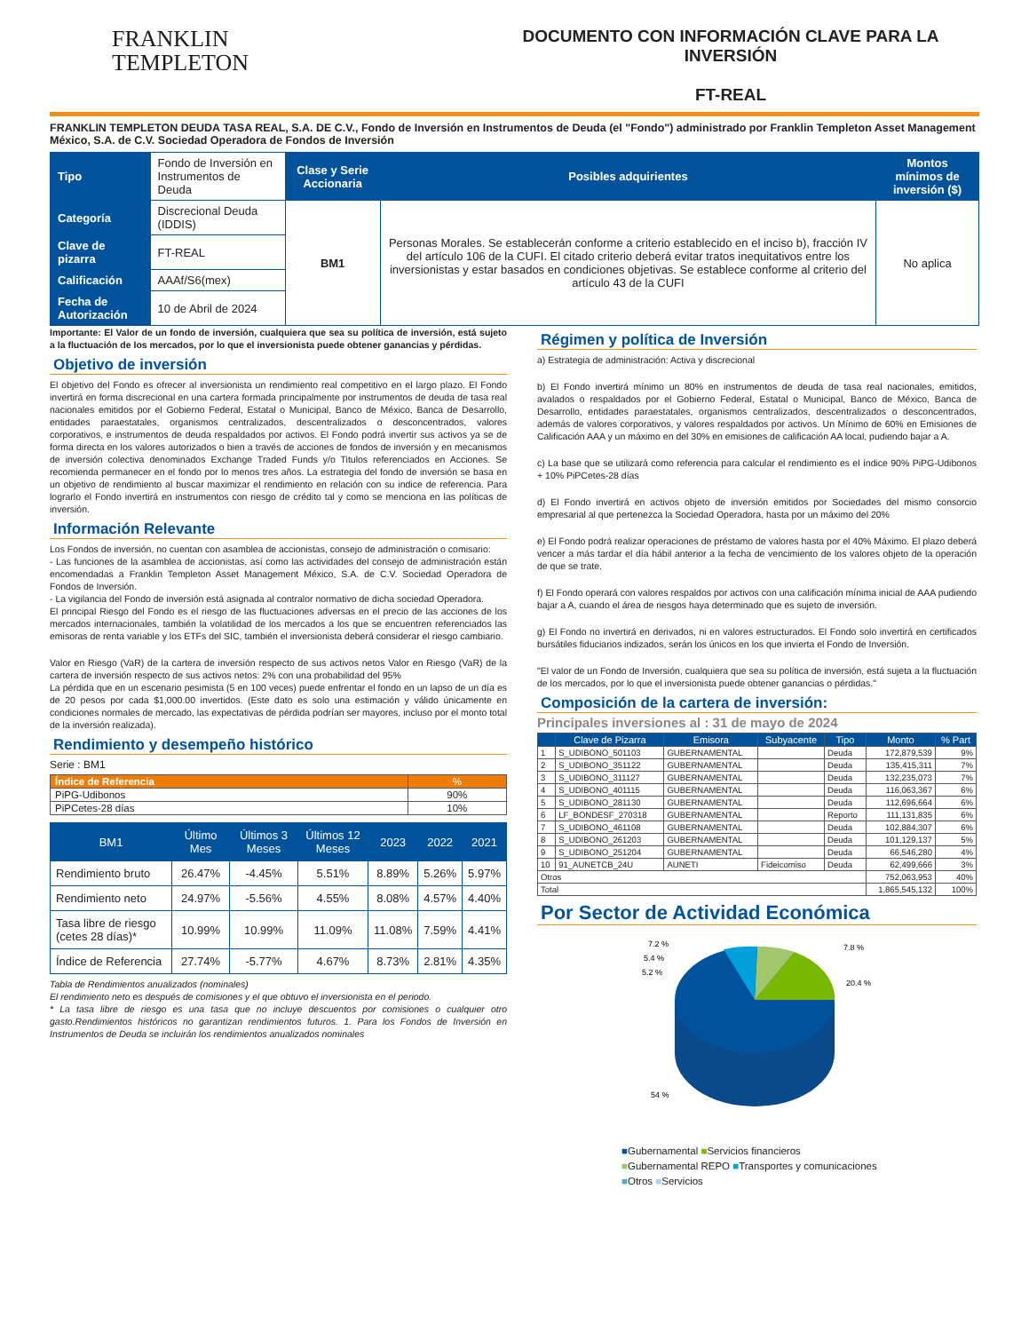FRANKLIN
TEMPLETON
DOCUMENTO CON INFORMACIÓN CLAVE PARA LA INVERSIÓN
FT-REAL
FRANKLIN TEMPLETON DEUDA TASA REAL, S.A. DE C.V., Fondo de Inversión en Instrumentos de Deuda (el "Fondo") administrado por Franklin Templeton Asset Management México, S.A. de C.V. Sociedad Operadora de Fondos de Inversión
| Tipo | Fondo de Inversión en Instrumentos de Deuda | Clase y Serie Accionaria | Posibles adquirientes | Montos mínimos de inversión ($) |
| Categoría | Discrecional Deuda (IDDIS) | BM1 | Personas Morales. Se establecerán conforme a criterio establecido en el inciso b), fracción IV del artículo 106 de la CUFI. El citado criterio deberá evitar tratos inequitativos entre los inversionistas y estar basados en condiciones objetivas. Se establece conforme al criterio del artículo 43 de la CUFI | No aplica |
| Clave de pizarra | FT-REAL | | | |
| Calificación | AAAf/S6(mex) | | | |
| Fecha de Autorización | 10 de Abril de 2024 | | | |
Importante: El Valor de un fondo de inversión, cualquiera que sea su política de inversión, está sujeto a la fluctuación de los mercados, por lo que el inversionista puede obtener ganancias y pérdidas.
Objetivo de inversión
El objetivo del Fondo es ofrecer al inversionista un rendimiento real competitivo en el largo plazo. El Fondo invertirá en forma discrecional en una cartera formada principalmente por instrumentos de deuda de tasa real nacionales emitidos por el Gobierno Federal, Estatal o Municipal, Banco de México, Banca de Desarrollo, entidades paraestatales, organismos centralizados, descentralizados o desconcentrados, valores corporativos, e instrumentos de deuda respaldados por activos. El Fondo podrá invertir sus activos ya se de forma directa en los valores autorizados o bien a través de acciones de fondos de inversión y en mecanismos de inversión colectiva denominados Exchange Traded Funds y/o Titulos referenciados en Acciones. Se recomienda permanecer en el fondo por lo menos tres años. La estrategia del fondo de inversión se basa en un objetivo de rendimiento al buscar maximizar el rendimiento en relación con su indice de referencia. Para lograrlo el Fondo invertirá en instrumentos con riesgo de crédito tal y como se menciona en las políticas de inversión.
Información Relevante
Los Fondos de inversión, no cuentan con asamblea de accionistas, consejo de administración o comisario:
- Las funciones de la asamblea de accionistas, así como las actividades del consejo de administración están encomendadas a Franklin Templeton Asset Management México, S.A. de C.V. Sociedad Operadora de Fondos de Inversión.
- La vigilancia del Fondo de inversión está asignada al contralor normativo de dicha sociedad Operadora.
El principal Riesgo del Fondo es el riesgo de las fluctuaciones adversas en el precio de las acciones de los mercados internacionales, también la volatilidad de los mercados a los que se encuentren referenciados las emisoras de renta variable y los ETFs del SIC, también el inversionista deberá considerar el riesgo cambiario.
Valor en Riesgo (VaR) de la cartera de inversión respecto de sus activos netos Valor en Riesgo (VaR) de la cartera de inversión respecto de sus activos netos: 2% con una probabilidad del 95%
La pérdida que en un escenario pesimista (5 en 100 veces) puede enfrentar el fondo en un lapso de un día es de 20 pesos por cada $1,000.00 invertidos. (Este dato es solo una estimación y válido únicamente en condiciones normales de mercado, las expectativas de pérdida podrían ser mayores, incluso por el monto total de la inversión realizada).
Rendimiento y desempeño histórico
Serie : BM1
| Índice de Referencia | % |
| PiPG-Udibonos | 90% |
| PiPCetes-28 días | 10% |
| BM1 | Último Mes | Últimos 3 Meses | Últimos 12 Meses | 2023 | 2022 | 2021 |
| --- | --- | --- | --- | --- | --- | --- |
| Rendimiento bruto | 26.47% | -4.45% | 5.51% | 8.89% | 5.26% | 5.97% |
| Rendimiento neto | 24.97% | -5.56% | 4.55% | 8.08% | 4.57% | 4.40% |
| Tasa libre de riesgo (cetes 28 días)* | 10.99% | 10.99% | 11.09% | 11.08% | 7.59% | 4.41% |
| Índice de Referencia | 27.74% | -5.77% | 4.67% | 8.73% | 2.81% | 4.35% |
Tabla de Rendimientos anualizados (nominales)
El rendimiento neto es después de comisiones y el que obtuvo el inversionista en el periodo.
* La tasa libre de riesgo es una tasa que no incluye descuentos por comisiones o cualquier otro gasto.Rendimientos históricos no garantizan rendimientos futuros. 1. Para los Fondos de Inversión en Instrumentos de Deuda se incluirán los rendimientos anualizados nominales
Régimen y política de Inversión
a) Estrategia de administración: Activa y discrecional
b) El Fondo invertirá mínimo un 80% en instrumentos de deuda de tasa real nacionales, emitidos, avalados o respaldados por el Gobierno Federal, Estatal o Municipal, Banco de México, Banca de Desarrollo, entidades paraestatales, organismos centralizados, descentralizados o desconcentrados, además de valores corporativos, y valores respaldados por activos. Un Mínimo de 60% en Emisiones de Calificación AAA y un máximo en del 30% en emisiones de calificación AA local, pudiendo bajar a A.
c) La base que se utilizará como referencia para calcular el rendimiento es el índice 90% PiPG-Udibonos + 10% PiPCetes-28 días
d) El Fondo invertirá en activos objeto de inversión emitidos por Sociedades del mismo consorcio empresarial al que pertenezca la Sociedad Operadora, hasta por un máximo del 20%
e) El Fondo podrá realizar operaciones de préstamo de valores hasta por el 40% Máximo. El plazo deberá vencer a más tardar el día hábil anterior a la fecha de vencimiento de los valores objeto de la operación de que se trate.
f) El Fondo operará con valores respaldos por activos con una calificación mínima inicial de AAA pudiendo bajar a A, cuando el área de riesgos haya determinado que es sujeto de inversión.
g) El Fondo no invertirá en derivados, ni en valores estructurados. El Fondo solo invertirá en certificados bursátiles fiduciarios indizados, serán los únicos en los que invierta el Fondo de Inversión.
"El valor de un Fondo de Inversión, cualquiera que sea su política de inversión, está sujeta a la fluctuación de los mercados, por lo que el inversionista puede obtener ganancias o pérdidas."
Composición de la cartera de inversión:
Principales inversiones al : 31 de mayo de 2024
| | Clave de Pizarra | Emisora | Subyacente | Tipo | Monto | % Part |
| --- | --- | --- | --- | --- | --- | --- |
| 1 | S_UDIBONO_501103 | GUBERNAMENTAL | | Deuda | 172,879,539 | 9% |
| 2 | S_UDIBONO_351122 | GUBERNAMENTAL | | Deuda | 135,415,311 | 7% |
| 3 | S_UDIBONO_311127 | GUBERNAMENTAL | | Deuda | 132,235,073 | 7% |
| 4 | S_UDIBONO_401115 | GUBERNAMENTAL | | Deuda | 116,063,367 | 6% |
| 5 | S_UDIBONO_281130 | GUBERNAMENTAL | | Deuda | 112,696,664 | 6% |
| 6 | LF_BONDESF_270318 | GUBERNAMENTAL | | Reporto | 111,131,835 | 6% |
| 7 | S_UDIBONO_461108 | GUBERNAMENTAL | | Deuda | 102,884,307 | 6% |
| 8 | S_UDIBONO_261203 | GUBERNAMENTAL | | Deuda | 101,129,137 | 5% |
| 9 | S_UDIBONO_251204 | GUBERNAMENTAL | | Deuda | 66,546,280 | 4% |
| 10 | 91_AUNETCB_24U | AUNETI | Fideicomiso | Deuda | 62,499,666 | 3% |
| Otros | | | | | 752,063,953 | 40% |
| Total | | | | | 1,865,545,132 | 100% |
Por Sector de Actividad Económica
7.2 %
5.4 %
5.2 %
7.8 %
20.4 %
54 %
■Gubernamental ■Servicios financieros
■Gubernamental REPO ■Transportes y comunicaciones
■Otros ■Servicios